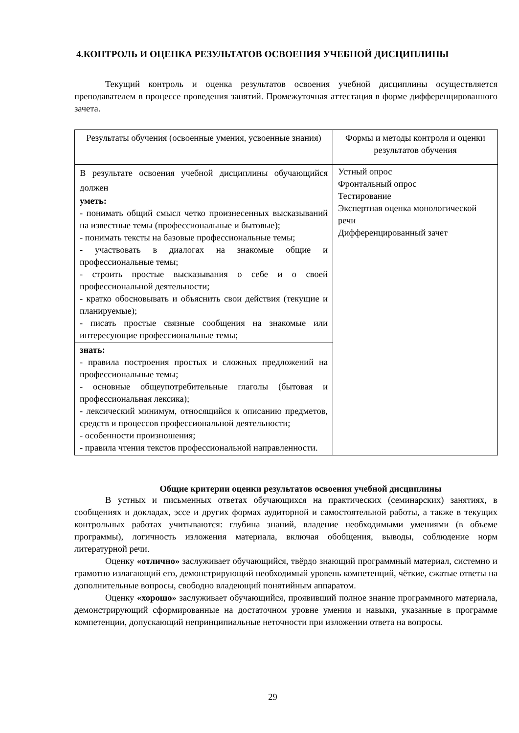4.КОНТРОЛЬ И ОЦЕНКА РЕЗУЛЬТАТОВ ОСВОЕНИЯ УЧЕБНОЙ ДИСЦИПЛИНЫ
Текущий контроль и оценка результатов освоения учебной дисциплины осуществляется преподавателем в процессе проведения занятий. Промежуточная аттестация в форме дифференцированного зачета.
| Результаты обучения (освоенные умения, усвоенные знания) | Формы и методы контроля и оценки результатов обучения |
| --- | --- |
| В результате освоения учебной дисциплины обучающийся должен уметь: - понимать общий смысл четко произнесенных высказываний на известные темы (профессиональные и бытовые); - понимать тексты на базовые профессиональные темы; - участвовать в диалогах на знакомые общие и профессиональные темы; - строить простые высказывания о себе и о своей профессиональной деятельности; - кратко обосновывать и объяснить свои действия (текущие и планируемые); - писать простые связные сообщения на знакомые или интересующие профессиональные темы; | Устный опрос Фронтальный опрос Тестирование Экспертная оценка монологической речи Дифференцированный зачет |
| знать: - правила построения простых и сложных предложений на профессиональные темы; - основные общеупотребительные глаголы (бытовая и профессиональная лексика); - лексический минимум, относящийся к описанию предметов, средств и процессов профессиональной деятельности; - особенности произношения; - правила чтения текстов профессиональной направленности. | |
Общие критерии оценки результатов освоения учебной дисциплины
В устных и письменных ответах обучающихся на практических (семинарских) занятиях, в сообщениях и докладах, эссе и других формах аудиторной и самостоятельной работы, а также в текущих контрольных работах учитываются: глубина знаний, владение необходимыми умениями (в объеме программы), логичность изложения материала, включая обобщения, выводы, соблюдение норм литературной речи.
Оценку «отлично» заслуживает обучающийся, твёрдо знающий программный материал, системно и грамотно излагающий его, демонстрирующий необходимый уровень компетенций, чёткие, сжатые ответы на дополнительные вопросы, свободно владеющий понятийным аппаратом.
Оценку «хорошо» заслуживает обучающийся, проявивший полное знание программного материала, демонстрирующий сформированные на достаточном уровне умения и навыки, указанные в программе компетенции, допускающий непринципиальные неточности при изложении ответа на вопросы.
29